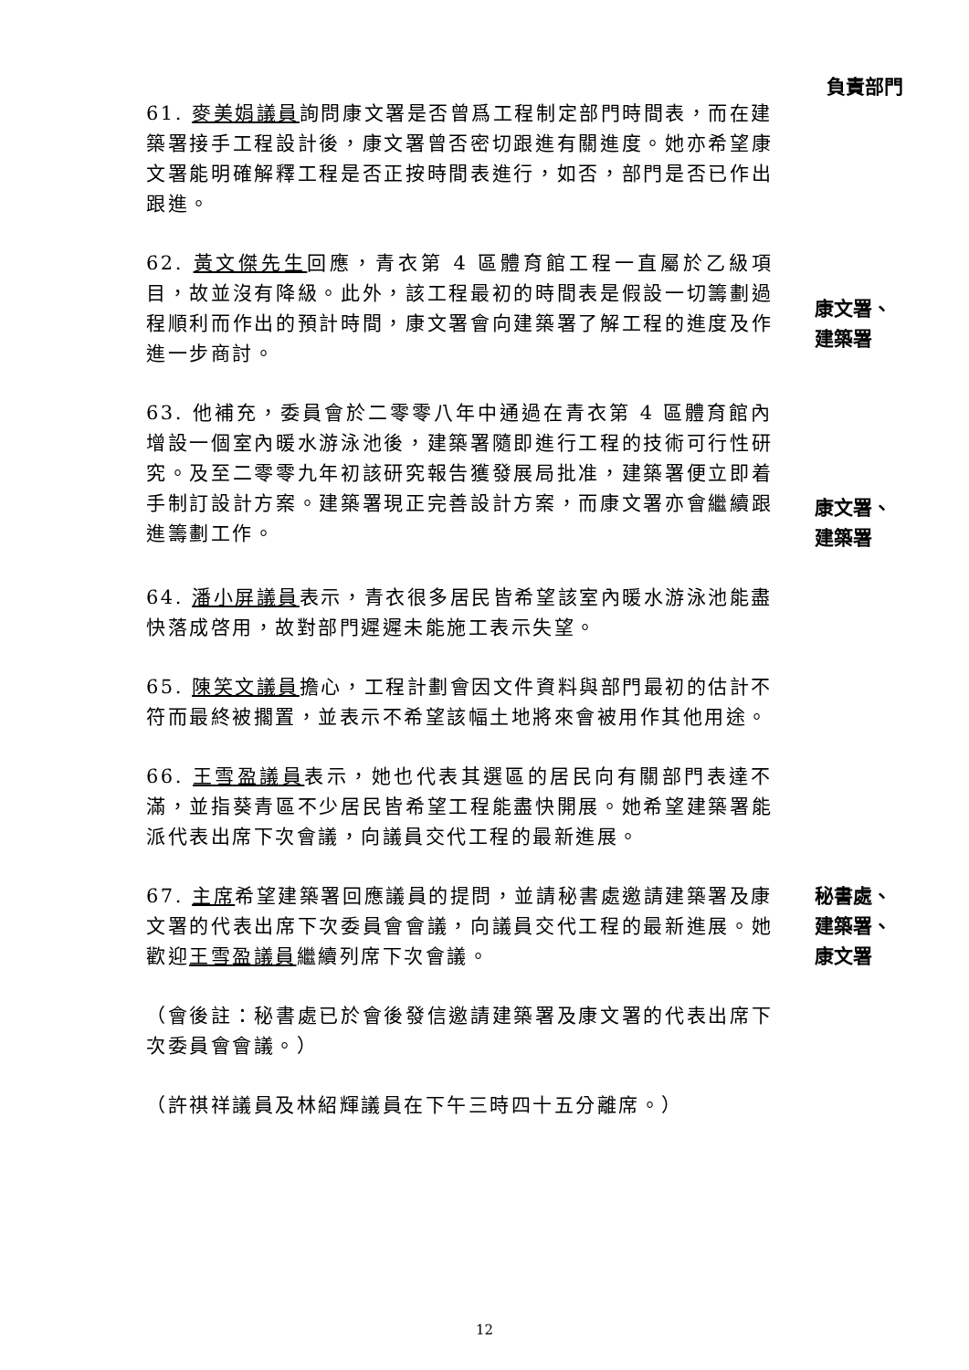負責部門
61. 麥美娟議員詢問康文署是否曾爲工程制定部門時間表，而在建築署接手工程設計後，康文署曾否密切跟進有關進度。她亦希望康文署能明確解釋工程是否正按時間表進行，如否，部門是否已作出跟進。
62. 黃文傑先生回應，青衣第 4 區體育館工程一直屬於乙級項目，故並沒有降級。此外，該工程最初的時間表是假設一切籌劃過程順利而作出的預計時間，康文署會向建築署了解工程的進度及作進一步商討。
康文署、
建築署
63. 他補充，委員會於二零零八年中通過在青衣第 4 區體育館內增設一個室內暖水游泳池後，建築署隨即進行工程的技術可行性研究。及至二零零九年初該研究報告獲發展局批准，建築署便立即着手制訂設計方案。建築署現正完善設計方案，而康文署亦會繼續跟進籌劃工作。
康文署、
建築署
64. 潘小屏議員表示，青衣很多居民皆希望該室內暖水游泳池能盡快落成啓用，故對部門遲遲未能施工表示失望。
65. 陳笑文議員擔心，工程計劃會因文件資料與部門最初的估計不符而最終被擱置，並表示不希望該幅土地將來會被用作其他用途。
66. 王雪盈議員表示，她也代表其選區的居民向有關部門表達不滿，並指葵青區不少居民皆希望工程能盡快開展。她希望建築署能派代表出席下次會議，向議員交代工程的最新進展。
67. 主席希望建築署回應議員的提問，並請秘書處邀請建築署及康文署的代表出席下次委員會會議，向議員交代工程的最新進展。她歡迎王雪盈議員繼續列席下次會議。
秘書處、
建築署、
康文署
（會後註：秘書處已於會後發信邀請建築署及康文署的代表出席下次委員會會議。）
（許祺祥議員及林紹輝議員在下午三時四十五分離席。）
12